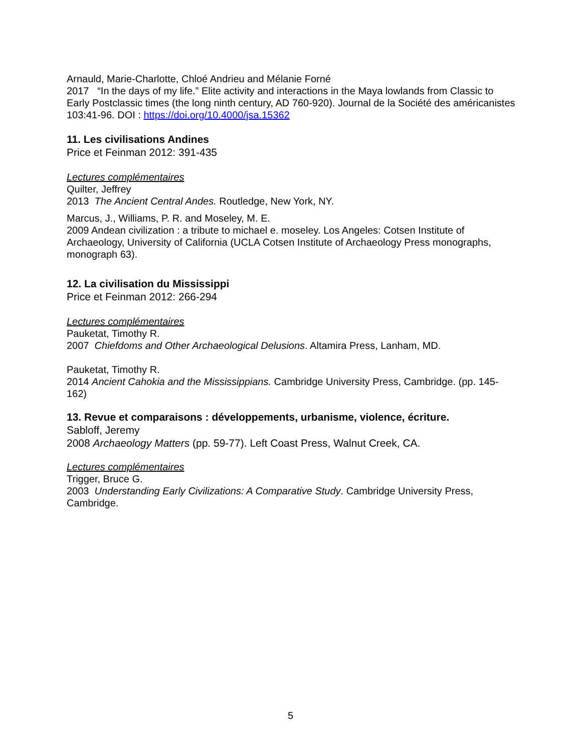Arnauld, Marie-Charlotte, Chloé Andrieu and Mélanie Forné
2017 “In the days of my life.” Elite activity and interactions in the Maya lowlands from Classic to Early Postclassic times (the long ninth century, AD 760-920). Journal de la Société des américanistes 103:41-96. DOI : https://doi.org/10.4000/jsa.15362
11. Les civilisations Andines
Price et Feinman 2012: 391-435
Lectures complémentaires
Quilter, Jeffrey
2013 The Ancient Central Andes. Routledge, New York, NY.
Marcus, J., Williams, P. R. and Moseley, M. E.
2009 Andean civilization : a tribute to michael e. moseley. Los Angeles: Cotsen Institute of Archaeology, University of California (UCLA Cotsen Institute of Archaeology Press monographs, monograph 63).
12. La civilisation du Mississippi
Price et Feinman 2012: 266-294
Lectures complémentaires
Pauketat, Timothy R.
2007 Chiefdoms and Other Archaeological Delusions. Altamira Press, Lanham, MD.
Pauketat, Timothy R.
2014 Ancient Cahokia and the Mississippians. Cambridge University Press, Cambridge. (pp. 145-162)
13. Revue et comparaisons : développements, urbanisme, violence, écriture.
Sabloff, Jeremy
2008 Archaeology Matters (pp. 59-77). Left Coast Press, Walnut Creek, CA.
Lectures complémentaires
Trigger, Bruce G.
2003 Understanding Early Civilizations: A Comparative Study. Cambridge University Press, Cambridge.
5